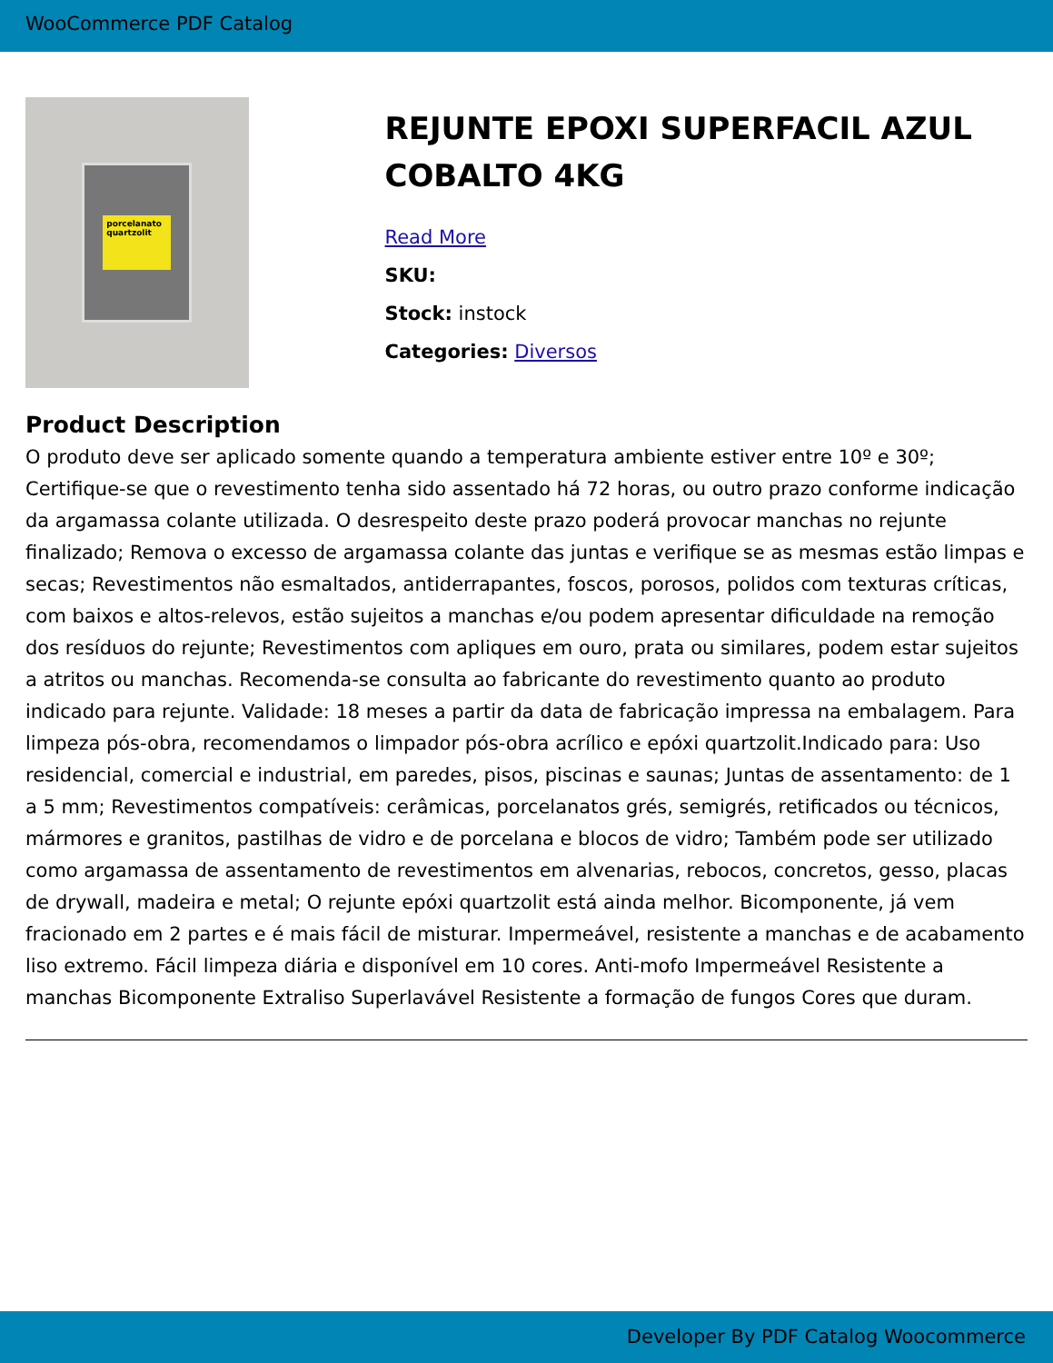WooCommerce PDF Catalog
porcelanato quartzolit
REJUNTE EPOXI SUPERFACIL AZUL COBALTO 4KG
Read More
SKU:
Stock: instock
Categories: Diversos
Product Description
O produto deve ser aplicado somente quando a temperatura ambiente estiver entre 10º e 30º; Certifique-se que o revestimento tenha sido assentado há 72 horas, ou outro prazo conforme indicação da argamassa colante utilizada. O desrespeito deste prazo poderá provocar manchas no rejunte finalizado; Remova o excesso de argamassa colante das juntas e verifique se as mesmas estão limpas e secas; Revestimentos não esmaltados, antiderrapantes, foscos, porosos, polidos com texturas críticas, com baixos e altos-relevos, estão sujeitos a manchas e/ou podem apresentar dificuldade na remoção dos resíduos do rejunte; Revestimentos com apliques em ouro, prata ou similares, podem estar sujeitos a atritos ou manchas. Recomenda-se consulta ao fabricante do revestimento quanto ao produto indicado para rejunte. Validade: 18 meses a partir da data de fabricação impressa na embalagem. Para limpeza pós-obra, recomendamos o limpador pós-obra acrílico e epóxi quartzolit.Indicado para: Uso residencial, comercial e industrial, em paredes, pisos, piscinas e saunas; Juntas de assentamento: de 1 a 5 mm; Revestimentos compatíveis: cerâmicas, porcelanatos grés, semigrés, retificados ou técnicos, mármores e granitos, pastilhas de vidro e de porcelana e blocos de vidro; Também pode ser utilizado como argamassa de assentamento de revestimentos em alvenarias, rebocos, concretos, gesso, placas de drywall, madeira e metal; O rejunte epóxi quartzolit está ainda melhor. Bicomponente, já vem fracionado em 2 partes e é mais fácil de misturar. Impermeável, resistente a manchas e de acabamento liso extremo. Fácil limpeza diária e disponível em 10 cores. Anti-mofo Impermeável Resistente a manchas Bicomponente Extraliso Superlavável Resistente a formação de fungos Cores que duram.
Developer By PDF Catalog Woocommerce